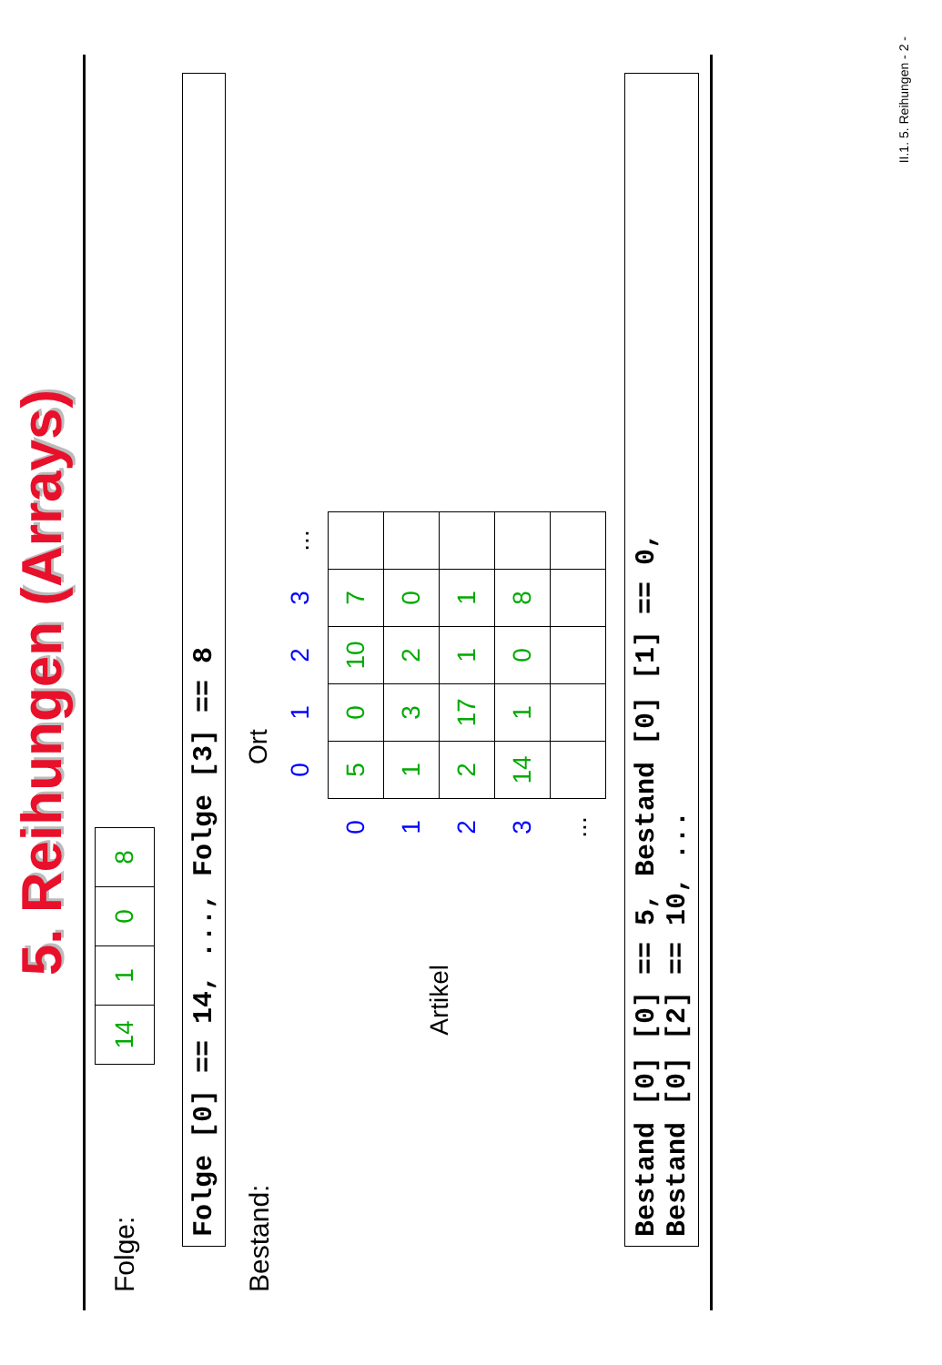5. Reihungen (Arrays)
Folge:
| 14 | 1 | 0 | 8 |
Folge [0] == 14, ..., Folge [3] == 8
Bestand:
Ort
Artikel
| | 0 | 1 | 2 | 3 | ... |
| --- | --- | --- | --- | --- | --- |
| 0 | 5 | 0 | 10 | 7 | |
| 1 | 1 | 3 | 2 | 0 | |
| 2 | 2 | 17 | 1 | 1 | |
| 3 | 14 | 1 | 0 | 8 | |
| ... | | | | | |
Bestand [0] [0] == 5, Bestand [0] [1] == 0,
Bestand [0] [2] == 10, ...
II.1. 5. Reihungen - 2 -